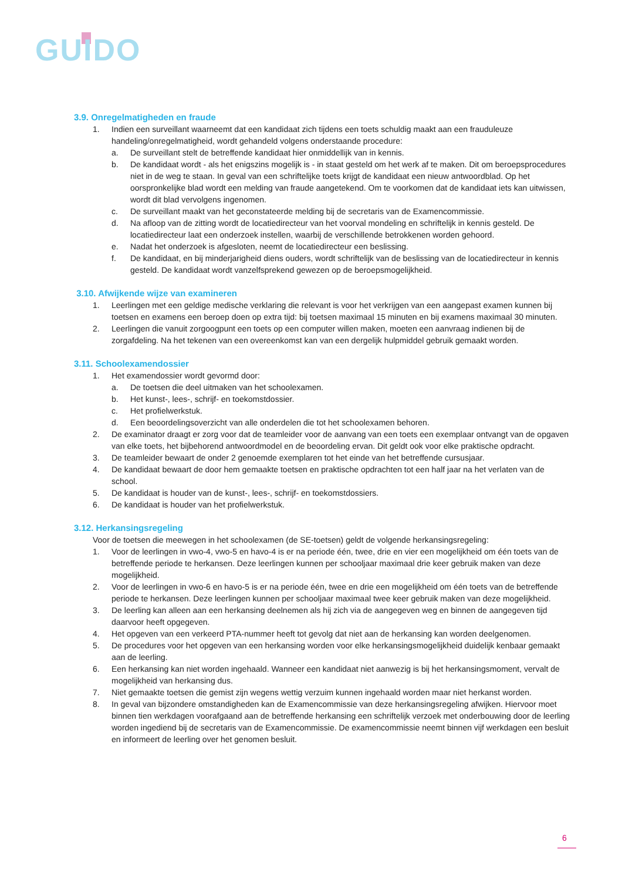GUIDO
3.9. Onregelmatigheden en fraude
1. Indien een surveillant waarneemt dat een kandidaat zich tijdens een toets schuldig maakt aan een frauduleuze handeling/onregelmatigheid, wordt gehandeld volgens onderstaande procedure:
a. De surveillant stelt de betreffende kandidaat hier onmiddellijk van in kennis.
b. De kandidaat wordt - als het enigszins mogelijk is - in staat gesteld om het werk af te maken. Dit om beroepsprocedures niet in de weg te staan. In geval van een schriftelijke toets krijgt de kandidaat een nieuw antwoordblad. Op het oorspronkelijke blad wordt een melding van fraude aangetekend. Om te voorkomen dat de kandidaat iets kan uitwissen, wordt dit blad vervolgens ingenomen.
c. De surveillant maakt van het geconstateerde melding bij de secretaris van de Examencommissie.
d. Na afloop van de zitting wordt de locatiedirecteur van het voorval mondeling en schriftelijk in kennis gesteld. De locatiedirecteur laat een onderzoek instellen, waarbij de verschillende betrokkenen worden gehoord.
e. Nadat het onderzoek is afgesloten, neemt de locatiedirecteur een beslissing.
f. De kandidaat, en bij minderjarigheid diens ouders, wordt schriftelijk van de beslissing van de locatiedirecteur in kennis gesteld. De kandidaat wordt vanzelfsprekend gewezen op de beroepsmogelijkheid.
3.10. Afwijkende wijze van examineren
1. Leerlingen met een geldige medische verklaring die relevant is voor het verkrijgen van een aangepast examen kunnen bij toetsen en examens een beroep doen op extra tijd: bij toetsen maximaal 15 minuten en bij examens maximaal 30 minuten.
2. Leerlingen die vanuit zorgoogpunt een toets op een computer willen maken, moeten een aanvraag indienen bij de zorgafdeling. Na het tekenen van een overeenkomst kan van een dergelijk hulpmiddel gebruik gemaakt worden.
3.11. Schoolexamendossier
1. Het examendossier wordt gevormd door:
a. De toetsen die deel uitmaken van het schoolexamen.
b. Het kunst-, lees-, schrijf- en toekomstdossier.
c. Het profielwerkstuk.
d. Een beoordelingsoverzicht van alle onderdelen die tot het schoolexamen behoren.
2. De examinator draagt er zorg voor dat de teamleider voor de aanvang van een toets een exemplaar ontvangt van de opgaven van elke toets, het bijbehorend antwoordmodel en de beoordeling ervan. Dit geldt ook voor elke praktische opdracht.
3. De teamleider bewaart de onder 2 genoemde exemplaren tot het einde van het betreffende cursusjaar.
4. De kandidaat bewaart de door hem gemaakte toetsen en praktische opdrachten tot een half jaar na het verlaten van de school.
5. De kandidaat is houder van de kunst-, lees-, schrijf- en toekomstdossiers.
6. De kandidaat is houder van het profielwerkstuk.
3.12. Herkansingsregeling
Voor de toetsen die meewegen in het schoolexamen (de SE-toetsen) geldt de volgende herkansingsregeling:
1. Voor de leerlingen in vwo-4, vwo-5 en havo-4 is er na periode één, twee, drie en vier een mogelijkheid om één toets van de betreffende periode te herkansen. Deze leerlingen kunnen per schooljaar maximaal drie keer gebruik maken van deze mogelijkheid.
2. Voor de leerlingen in vwo-6 en havo-5 is er na periode één, twee en drie een mogelijkheid om één toets van de betreffende periode te herkansen. Deze leerlingen kunnen per schooljaar maximaal twee keer gebruik maken van deze mogelijkheid.
3. De leerling kan alleen aan een herkansing deelnemen als hij zich via de aangegeven weg en binnen de aangegeven tijd daarvoor heeft opgegeven.
4. Het opgeven van een verkeerd PTA-nummer heeft tot gevolg dat niet aan de herkansing kan worden deelgenomen.
5. De procedures voor het opgeven van een herkansing worden voor elke herkansingsmogelijkheid duidelijk kenbaar gemaakt aan de leerling.
6. Een herkansing kan niet worden ingehaald. Wanneer een kandidaat niet aanwezig is bij het herkansingsmoment, vervalt de mogelijkheid van herkansing dus.
7. Niet gemaakte toetsen die gemist zijn wegens wettig verzuim kunnen ingehaald worden maar niet herkanst worden.
8. In geval van bijzondere omstandigheden kan de Examencommissie van deze herkansingsregeling afwijken. Hiervoor moet binnen tien werkdagen voorafgaand aan de betreffende herkansing een schriftelijk verzoek met onderbouwing door de leerling worden ingediend bij de secretaris van de Examencommissie. De examencommissie neemt binnen vijf werkdagen een besluit en informeert de leerling over het genomen besluit.
6